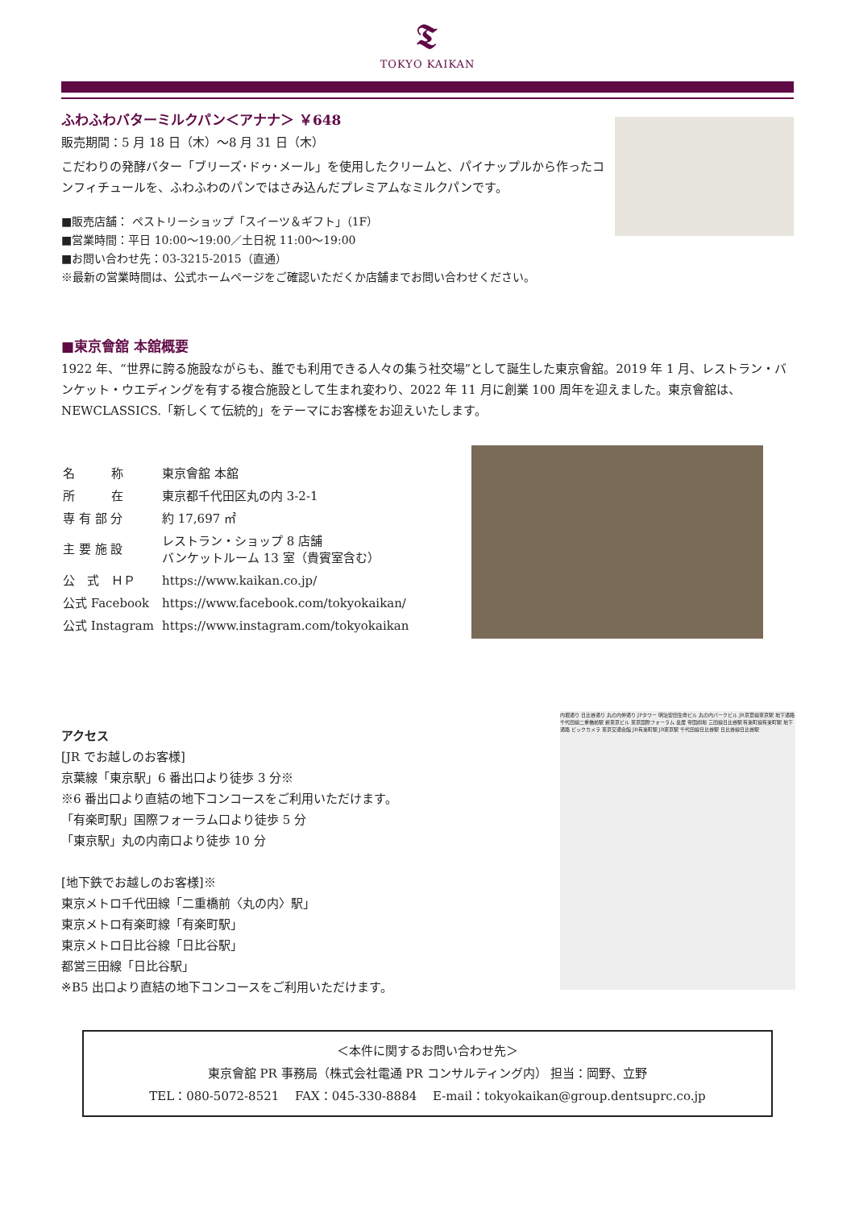𝕿
TOKYO KAIKAN
ふわふわバターミルクパン＜アナナ＞ ￥648
販売期間：5 月 18 日（木）～8 月 31 日（木）
こだわりの発酵バター「ブリーズ･ドゥ･メール」を使用したクリームと、パイナップルから作ったコンフィチュールを、ふわふわのパンではさみ込んだプレミアムなミルクパンです。
■販売店舗： ペストリーショップ「スイーツ＆ギフト」（1F）
■営業時間：平日 10:00～19:00／土日祝 11:00～19:00
■お問い合わせ先：03-3215-2015（直通）
※最新の営業時間は、公式ホームページをご確認いただくか店舗までお問い合わせください。
■東京會舘 本舘概要
1922 年、“世界に誇る施設ながらも、誰でも利用できる人々の集う社交場”として誕生した東京會舘。2019 年 1 月、レストラン・バンケット・ウエディングを有する複合施設として生まれ変わり、2022 年 11 月に創業 100 周年を迎えました。東京會舘は、NEWCLASSICS.「新しくて伝統的」をテーマにお客様をお迎えいたします。
| 名 称 | 東京會舘 本舘 |
| 所 在 | 東京都千代田区丸の内 3-2-1 |
| 専 有 部 分 | 約 17,697 ㎡ |
| 主 要 施 設 | レストラン・ショップ 8 店舗 バンケットルーム 13 室（貴賓室含む） |
| 公 式 ＨＰ | https://www.kaikan.co.jp/ |
| 公式 Facebook | https://www.facebook.com/tokyokaikan/ |
| 公式 Instagram | https://www.instagram.com/tokyokaikan |
アクセス
[JR でお越しのお客様]
京葉線「東京駅」6 番出口より徒歩 3 分※
※6 番出口より直結の地下コンコースをご利用いただけます。
「有楽町駅」国際フォーラム口より徒歩 5 分
「東京駅」丸の内南口より徒歩 10 分
[地下鉄でお越しのお客様]※
東京メトロ千代田線「二重橋前〈丸の内〉駅」
東京メトロ有楽町線「有楽町駅」
東京メトロ日比谷線「日比谷駅」
都営三田線「日比谷駅」
※B5 出口より直結の地下コンコースをご利用いただけます。
内堀通り 日比谷通り 丸の内仲通り JPタワー 明治安田生命ビル 丸の内パークビル JR京葉線東京駅 地下通路 千代田線二重橋前駅 新東京ビル 東京国際フォーラム 皇居 帝国劇場 三田線日比谷駅 有楽町線有楽町駅 地下通路 ビックカメラ 東京交通会館 JR有楽町駅 JR東京駅 千代田線日比谷駅 日比谷線日比谷駅
＜本件に関するお問い合わせ先＞
東京會舘 PR 事務局（株式会社電通 PR コンサルティング内） 担当：岡野、立野
TEL：080-5072-8521　 FAX：045-330-8884　 E-mail：tokyokaikan@group.dentsuprc.co.jp